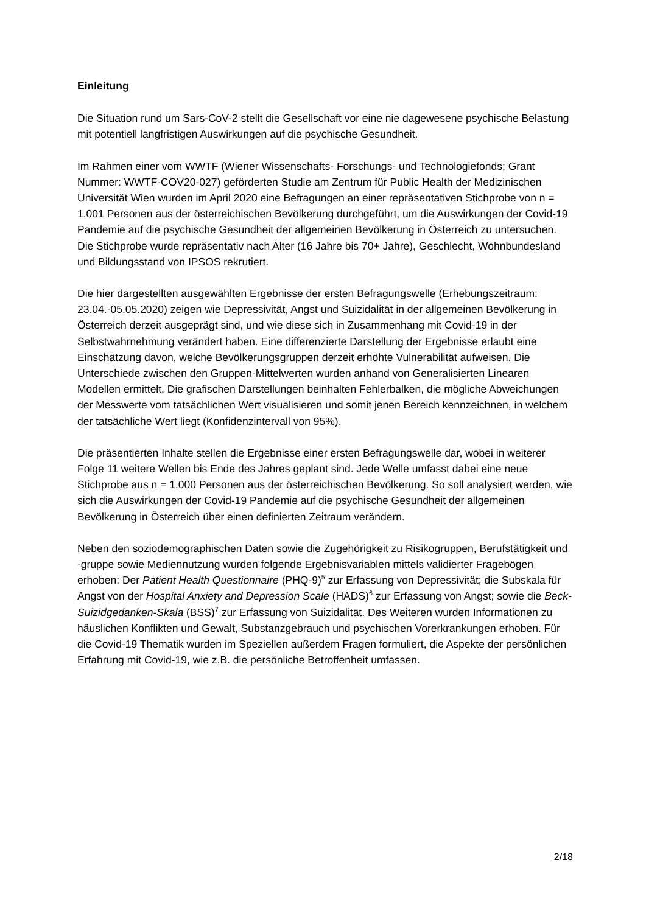Einleitung
Die Situation rund um Sars-CoV-2 stellt die Gesellschaft vor eine nie dagewesene psychische Belastung mit potentiell langfristigen Auswirkungen auf die psychische Gesundheit.
Im Rahmen einer vom WWTF (Wiener Wissenschafts- Forschungs- und Technologiefonds; Grant Nummer: WWTF-COV20-027) geförderten Studie am Zentrum für Public Health der Medizinischen Universität Wien wurden im April 2020 eine Befragungen an einer repräsentativen Stichprobe von n = 1.001 Personen aus der österreichischen Bevölkerung durchgeführt, um die Auswirkungen der Covid-19 Pandemie auf die psychische Gesundheit der allgemeinen Bevölkerung in Österreich zu untersuchen. Die Stichprobe wurde repräsentativ nach Alter (16 Jahre bis 70+ Jahre), Geschlecht, Wohnbundesland und Bildungsstand von IPSOS rekrutiert.
Die hier dargestellten ausgewählten Ergebnisse der ersten Befragungswelle (Erhebungszeitraum: 23.04.-05.05.2020) zeigen wie Depressivität, Angst und Suizidalität in der allgemeinen Bevölkerung in Österreich derzeit ausgeprägt sind, und wie diese sich in Zusammenhang mit Covid-19 in der Selbstwahrnehmung verändert haben. Eine differenzierte Darstellung der Ergebnisse erlaubt eine Einschätzung davon, welche Bevölkerungsgruppen derzeit erhöhte Vulnerabilität aufweisen. Die Unterschiede zwischen den Gruppen-Mittelwerten wurden anhand von Generalisierten Linearen Modellen ermittelt. Die grafischen Darstellungen beinhalten Fehlerbalken, die mögliche Abweichungen der Messwerte vom tatsächlichen Wert visualisieren und somit jenen Bereich kennzeichnen, in welchem der tatsächliche Wert liegt (Konfidenzintervall von 95%).
Die präsentierten Inhalte stellen die Ergebnisse einer ersten Befragungswelle dar, wobei in weiterer Folge 11 weitere Wellen bis Ende des Jahres geplant sind. Jede Welle umfasst dabei eine neue Stichprobe aus n = 1.000 Personen aus der österreichischen Bevölkerung. So soll analysiert werden, wie sich die Auswirkungen der Covid-19 Pandemie auf die psychische Gesundheit der allgemeinen Bevölkerung in Österreich über einen definierten Zeitraum verändern.
Neben den soziodemographischen Daten sowie die Zugehörigkeit zu Risikogruppen, Berufstätigkeit und -gruppe sowie Mediennutzung wurden folgende Ergebnisvariablen mittels validierter Fragebögen erhoben: Der Patient Health Questionnaire (PHQ-9)<sup>5</sup> zur Erfassung von Depressivität; die Subskala für Angst von der Hospital Anxiety and Depression Scale (HADS)<sup>6</sup> zur Erfassung von Angst; sowie die Beck-Suizidgedanken-Skala (BSS)<sup>7</sup> zur Erfassung von Suizidalität. Des Weiteren wurden Informationen zu häuslichen Konflikten und Gewalt, Substanzgebrauch und psychischen Vorerkrankungen erhoben. Für die Covid-19 Thematik wurden im Speziellen außerdem Fragen formuliert, die Aspekte der persönlichen Erfahrung mit Covid-19, wie z.B. die persönliche Betroffenheit umfassen.
2/18